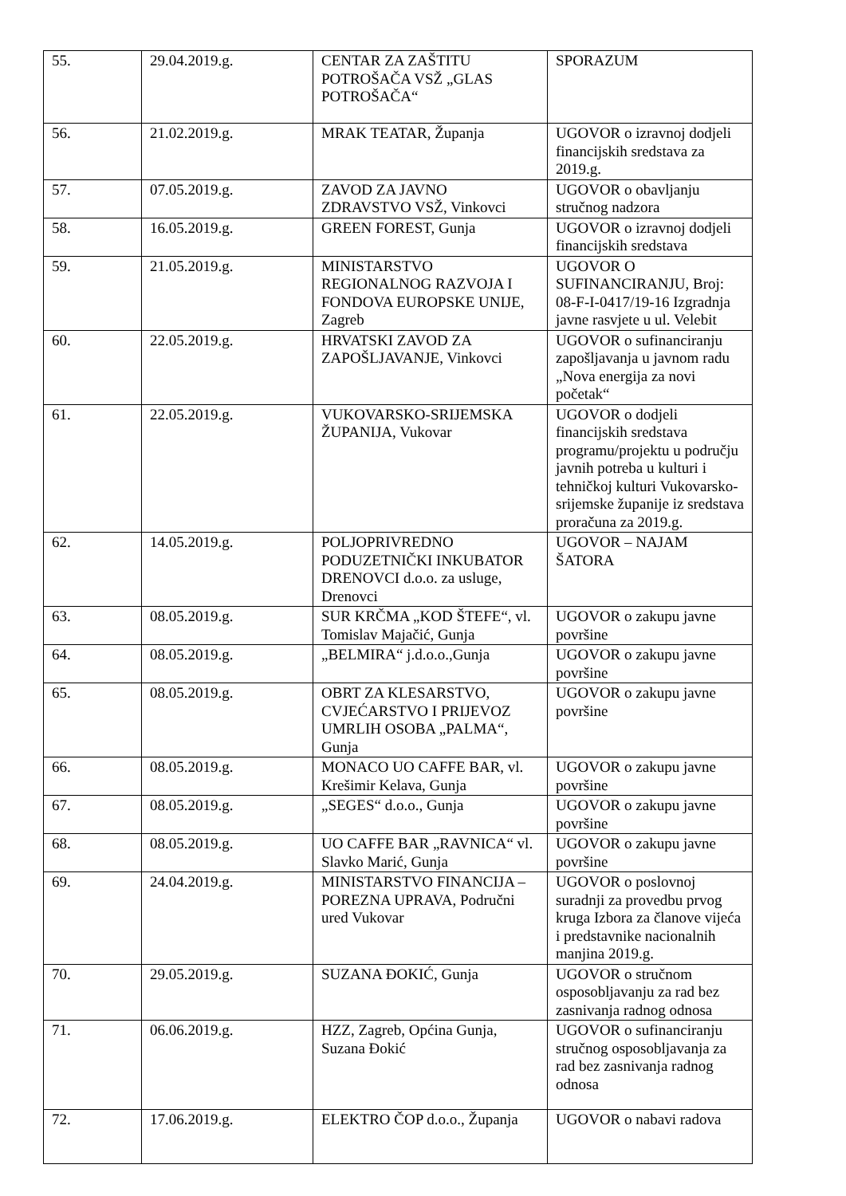| 55. | 29.04.2019.g. | CENTAR ZA ZAŠTITU POTROŠAČA VSŽ „GLAS POTROŠAČA“ | SPORAZUM |
| 56. | 21.02.2019.g. | MRAK TEATAR, Županja | UGOVOR o izravnoj dodjeli financijskih sredstava za 2019.g. |
| 57. | 07.05.2019.g. | ZAVOD ZA JAVNO ZDRAVSTVO VSŽ, Vinkovci | UGOVOR o obavljanju stručnog nadzora |
| 58. | 16.05.2019.g. | GREEN FOREST, Gunja | UGOVOR o izravnoj dodjeli financijskih sredstava |
| 59. | 21.05.2019.g. | MINISTARSTVO REGIONALNOG RAZVOJA I FONDOVA EUROPSKE UNIJE, Zagreb | UGOVOR O SUFINANCIRANJU, Broj: 08-F-I-0417/19-16 Izgradnja javne rasvjete u ul. Velebit |
| 60. | 22.05.2019.g. | HRVATSKI ZAVOD ZA ZAPOŠLJAVANJE, Vinkovci | UGOVOR o sufinanciranju zapošljavanja u javnom radu „Nova energija za novi početak“ |
| 61. | 22.05.2019.g. | VUKOVARSKO-SRIJEMSKA ŽUPANIJA, Vukovar | UGOVOR o dodjeli financijskih sredstava programu/projektu u području javnih potreba u kulturi i tehničkoj kulturi Vukovarsko-srijemske županije iz sredstava proračuna za 2019.g. |
| 62. | 14.05.2019.g. | POLJOPRIVREDNO PODUZETNIČKI INKUBATOR DRENOVCI d.o.o. za usluge, Drenovci | UGOVOR – NAJAM ŠATORA |
| 63. | 08.05.2019.g. | SUR KRČMA „KOD ŠTEFE“, vl. Tomislav Majačić, Gunja | UGOVOR o zakupu javne površine |
| 64. | 08.05.2019.g. | „BELMIRA“ j.d.o.o.,Gunja | UGOVOR o zakupu javne površine |
| 65. | 08.05.2019.g. | OBRT ZA KLESARSTVO, CVJEĆARSTVO I PRIJEVOZ UMRLIH OSOBA „PALMA“, Gunja | UGOVOR o zakupu javne površine |
| 66. | 08.05.2019.g. | MONACO UO CAFFE BAR, vl. Krešimir Kelava, Gunja | UGOVOR o zakupu javne površine |
| 67. | 08.05.2019.g. | „SEGES“ d.o.o., Gunja | UGOVOR o zakupu javne površine |
| 68. | 08.05.2019.g. | UO CAFFE BAR „RAVNICA“ vl. Slavko Marić, Gunja | UGOVOR o zakupu javne površine |
| 69. | 24.04.2019.g. | MINISTARSTVO FINANCIJA – POREZNA UPRAVA, Područni ured Vukovar | UGOVOR o poslovnoj suradnji za provedbu prvog kruga Izbora za članove vijeća i predstavnike nacionalnih manjina 2019.g. |
| 70. | 29.05.2019.g. | SUZANA ĐOKIĆ, Gunja | UGOVOR o stručnom osposobljavanju za rad bez zasnivanja radnog odnosa |
| 71. | 06.06.2019.g. | HZZ, Zagreb, Općina Gunja, Suzana Đokić | UGOVOR o sufinanciranju stručnog osposobljavanja za rad bez zasnivanja radnog odnosa |
| 72. | 17.06.2019.g. | ELEKTRO ČOP d.o.o., Županja | UGOVOR o nabavi radova |